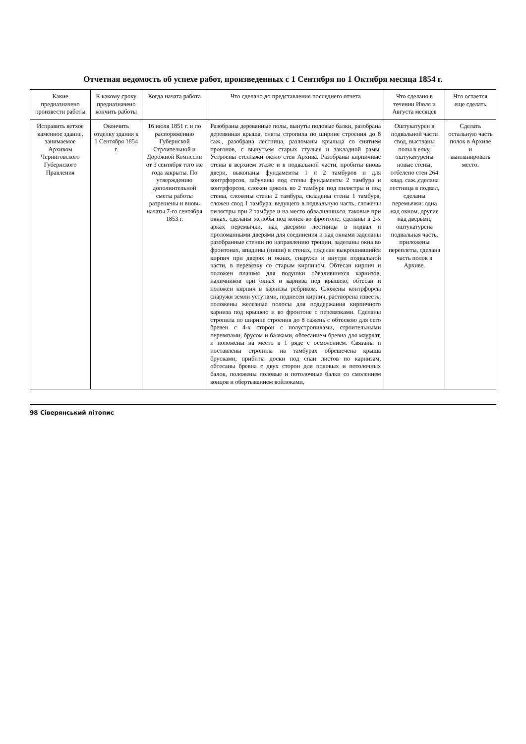Отчетная ведомость об успехе работ, произведенных с 1 Сентября по 1 Октября месяца 1854 г.
| Какие предназначено произвести работы | К какому сроку предназначено кончить работы | Когда начата работа | Что сделано до представления последнего отчета | Что сделано в течении Июля и Августа месяцев | Что остается еще сделать |
| --- | --- | --- | --- | --- | --- |
| Исправить ветхое каменное здание, занимаемое Архивом Черниговского Губернского Правления | Окончить отделку здания к 1 Сентября 1854 г. | 16 июля 1851 г. и по распоряжению Губернской Строительной и Дорожной Комиссии от 3 сентября того же года закрыты. По утверждению дополнительной сметы работы разрешены и вновь начаты 7-го сентября 1853 г. | Разобраны деревянные полы, вынуты половые балки, разобрана деревянная крыша, сняты стропила по ширине строения до 8 саж., разобрана лестница, разломаны крыльца со снятием прогонов, с вынутьем старых стульев и закладной рамы. Устроены стеллажи около стен Архива. Разобраны кирпичные стены в верхнем этаже и в подвальной части, пробиты вновь двери, выкопаны фундаменты 1 и 2 тамбуров и для контрфорсов, забучены под стены фундаменты 2 тамбура и контрфорсов, сложен цоколь во 2 тамбуре под пилястры и под стены, сложены стены 2 тамбура, складены стены 1 тамбура, сложен свод 1 тамбура, ведущего в подвальную часть, сложены пилястры при 2 тамбуре и на место обвалившихся, таковые при окнах, сделаны желобы под конек во фронтоне, сделаны в 2-х арках перемычки, над дверями лестницы в подвал и проломанными дверями для соединения и над окнами заделаны разобранные стенки по направлению трещин, заделаны окна во фронтонах, впадины (ниши) в стенах, поделан выкрошившийся кирпич при дверях и окнах, снаружи и внутри подвальной части, в перевязку со старым кирпичом. Обтесан кирпич и положен плашмя для подушки обвалившихся карнизов, наличников при окнах и карниза под крышею, обтесан и положен кирпич в карнизы ребриком. Сложены контрфорсы снаружи земли уступами, поднесен кирпич, растворена известь, положены железные полосы для поддержания кирпичного карниза под крышею и во фронтоне с перевязками. Сделаны стропила по ширине строения до 8 сажень с обтескою для сего бревен с 4-х сторон с полустропилами, строительными перевязами, брусом и балками, обтесанием бревна для маурлат, и положены на место в 1 ряде с осмолением. Связаны и поставлены стропила на тамбурах обрешечена крыша брусками, прибиты доски под спаи листов по карнизам, обтесаны бревна с двух сторон для половых и потолочных балок, положены половые и потолочные балки со смолением концов и обертыванием войлоками, | Оштукатурен в подвальной части свод, выстланы полы в елку, оштукатурены новые стены, отбелено стен 264 квад. саж.,сделана лестница в подвал, сделаны перемычки: одна над окном, другие над дверьми, оштукатурена подвальная часть, приложены переплеты, сделана часть полок в Архиве. | Сделать остальную часть полок в Архиве и выпланировать место. |
98 Сіверянський літопис